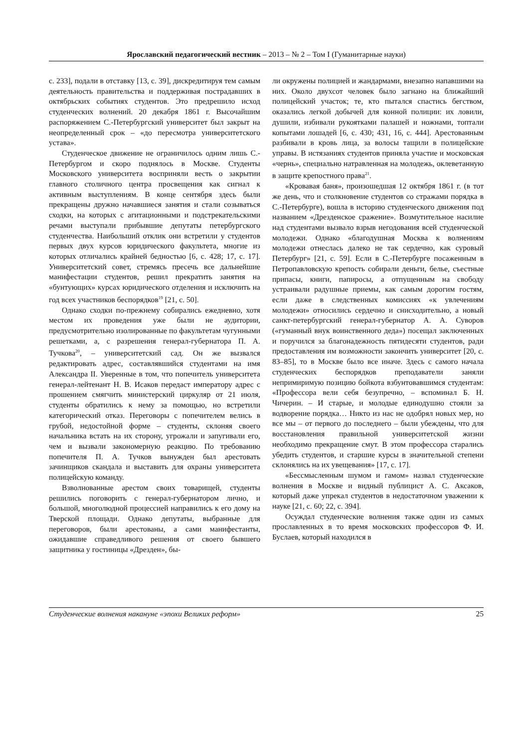Ярославский педагогический вестник – 2013 – № 2 – Том I (Гуманитарные науки)
с. 233], подали в отставку [13, с. 39], дискредитируя тем самым деятельность правительства и поддерживая пострадавших в октябрьских событиях студентов. Это предрешило исход студенческих волнений. 20 декабря 1861 г. Высочайшим распоряжением С.-Петербургский университет был закрыт на неопределенный срок – «до пересмотра университетского устава».
Студенческое движение не ограничилось одним лишь С.-Петербургом и скоро поднялось в Москве. Студенты Московского университета восприняли весть о закрытии главного столичного центра просвещения как сигнал к активным выступлениям. В конце сентября здесь были прекращены дружно начавшиеся занятия и стали созываться сходки, на которых с агитационными и подстрекательскими речами выступали прибывшие депутаты петербургского студенчества. Наибольший отклик они встретили у студентов первых двух курсов юридического факультета, многие из которых отличались крайней бедностью [6, с. 428; 17, с. 17]. Университетский совет, стремясь пресечь все дальнейшие манифестации студентов, решил прекратить занятия на «бунтующих» курсах юридического отделения и исключить на год всех участников беспорядков<sup>19</sup> [21, с. 50].
Однако сходки по-прежнему собирались ежедневно, хотя местом их проведения уже были не аудитории, предусмотрительно изолированные по факультетам чугунными решетками, а, с разрешения генерал-губернатора П. А. Тучкова<sup>20</sup>, – университетский сад. Он же вызвался редактировать адрес, составлявшийся студентами на имя Александра II. Уверенные в том, что попечитель университета генерал-лейтенант Н. В. Исаков передаст императору адрес с прошением смягчить министерский циркуляр от 21 июля, студенты обратились к нему за помощью, но встретили категорический отказ. Переговоры с попечителем велись в грубой, недостойной форме – студенты, склоняя своего начальника встать на их сторону, угрожали и запугивали его, чем и вызвали закономерную реакцию. По требованию попечителя П. А. Тучков вынужден был арестовать зачинщиков скандала и выставить для охраны университета полицейскую команду.
Взволнованные арестом своих товарищей, студенты решились поговорить с генерал-губернатором лично, и большой, многолюдной процессией направились к его дому на Тверской площади. Однако депутаты, выбранные для переговоров, были арестованы, а сами манифестанты, ожидавшие справедливого решения от своего бывшего защитника у гостиницы «Дрезден», бы-
ли окружены полицией и жандармами, внезапно напавшими на них. Около двухсот человек было загнано на ближайший полицейский участок; те, кто пытался спастись бегством, оказались легкой добычей для конной полиции: их ловили, душили, избивали рукоятками палашей и ножнами, топтали копытами лошадей [6, с. 430; 431, 16, с. 444]. Арестованным разбивали в кровь лица, за волосы тащили в полицейские управы. В истязаниях студентов приняла участие и московская «чернь», специально натравленная на молодежь, оклеветанную в защите крепостного права<sup>21</sup>.
«Кровавая баня», произошедшая 12 октября 1861 г. (в тот же день, что и столкновение студентов со стражами порядка в С.-Петербурге), вошла в историю студенческого движения под названием «Дрезденское сражение». Возмутительное насилие над студентами вызвало взрыв негодования всей студенческой молодежи. Однако «благодушная Москва к волнениям молодежи отнеслась далеко не так сердечно, как суровый Петербург» [21, с. 59]. Если в С.-Петербурге посаженным в Петропавловскую крепость собирали деньги, белье, съестные припасы, книги, папиросы, а отпущенным на свободу устраивали радушные приемы, как самым дорогим гостям, если даже в следственных комиссиях «к увлечениям молодежи» относились сердечно и снисходительно, а новый санкт-петербургский генерал-губернатор А. А. Суворов («гуманный внук воинственного деда») посещал заключенных и поручился за благонадежность пятидесяти студентов, ради предоставления им возможности закончить университет [20, с. 83–85], то в Москве было все иначе. Здесь с самого начала студенческих беспорядков преподаватели заняли непримиримую позицию бойкота взбунтовавшимся студентам: «Профессора вели себя безупречно, – вспоминал Б. Н. Чичерин. – И старые, и молодые единодушно стояли за водворение порядка… Никто из нас не одобрял новых мер, но все мы – от первого до последнего – были убеждены, что для восстановления правильной университетской жизни необходимо прекращение смут. В этом профессора старались убедить студентов, и старшие курсы в значительной степени склонялись на их увещевания» [17, с. 17].
«Бессмысленным шумом и гамом» назвал студенческие волнения в Москве и видный публицист А. С. Аксаков, который даже упрекал студентов в недостаточном уважении к науке [21, с. 60; 22, с. 394].
Осуждал студенческие волнения также один из самых прославленных в то время московских профессоров Ф. И. Буслаев, который находился в
Студенческие волнения накануне «эпохи Великих реформ» 25